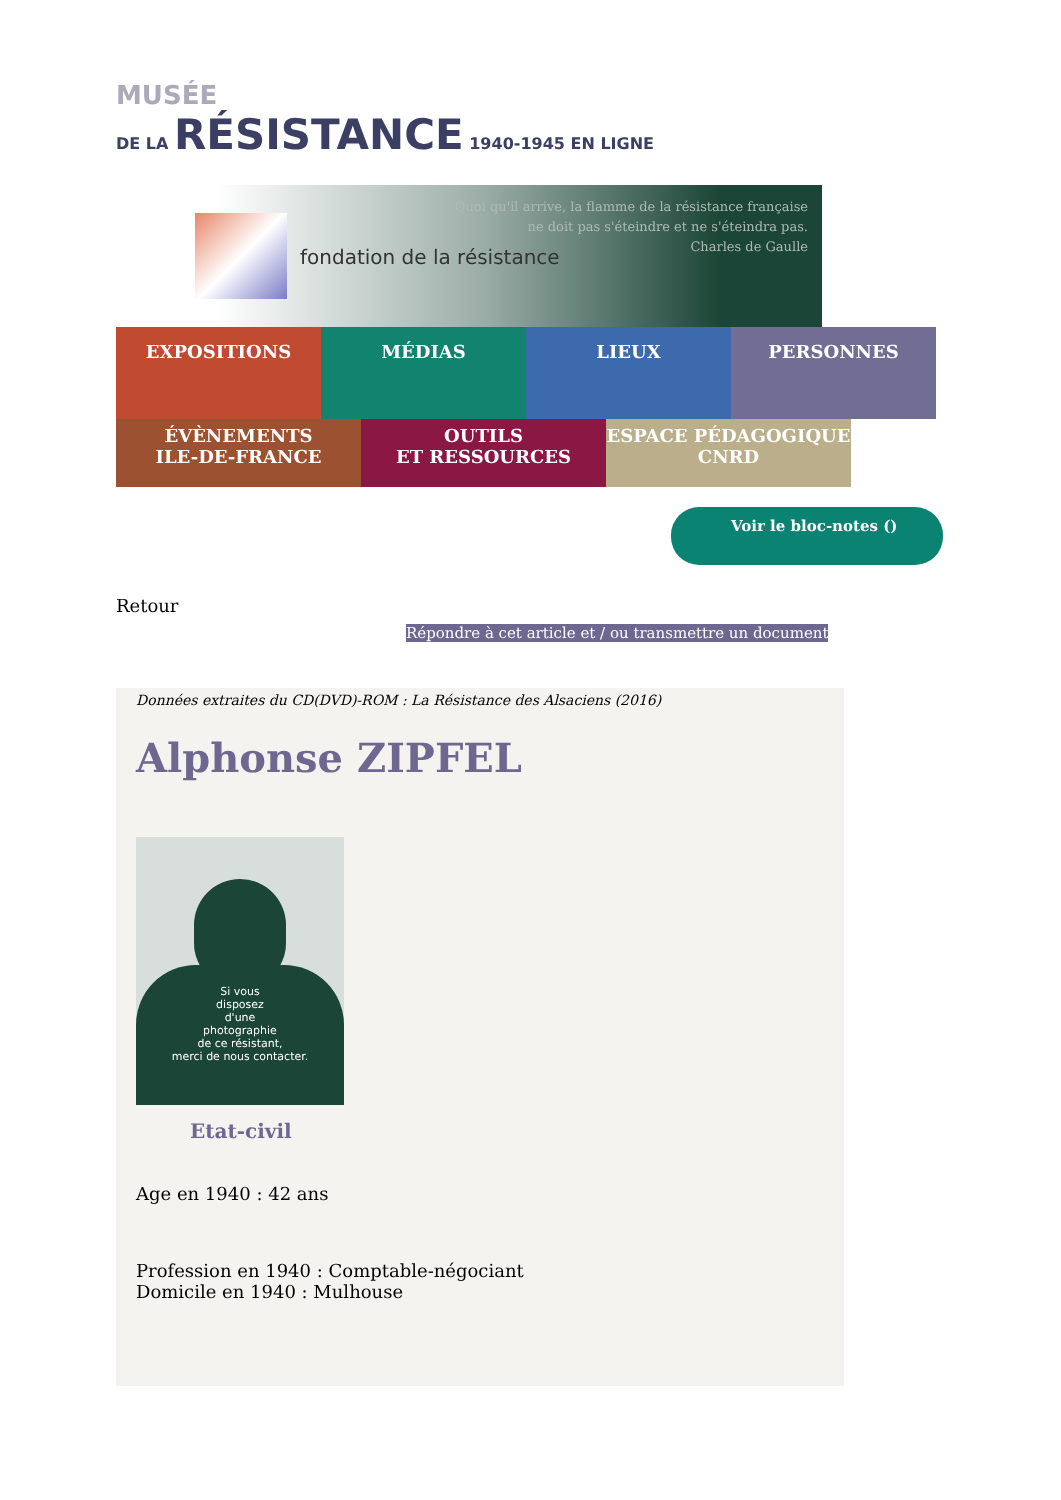MUSÉE
DE LA RÉSISTANCE 1940-1945 EN LIGNE
fondation de la résistance
Quoi qu'il arrive, la flamme de la résistance française
ne doit pas s'éteindre et ne s'éteindra pas.
Charles de Gaulle
EXPOSITIONS MÉDIAS LIEUX PERSONNES
ÉVÈNEMENTS
ILE-DE-FRANCE
OUTILS
ET RESSOURCES
ESPACE PÉDAGOGIQUE
CNRD
Voir le bloc-notes ()
Retour
Répondre à cet article et / ou transmettre un document
Données extraites du CD(DVD)-ROM : La Résistance des Alsaciens (2016)
Alphonse ZIPFEL
Si vous
disposez
d'une
photographie
de ce résistant,
merci de nous contacter.
Etat-civil
Age en 1940 : 42 ans
Profession en 1940 : Comptable-négociant
Domicile en 1940 : Mulhouse